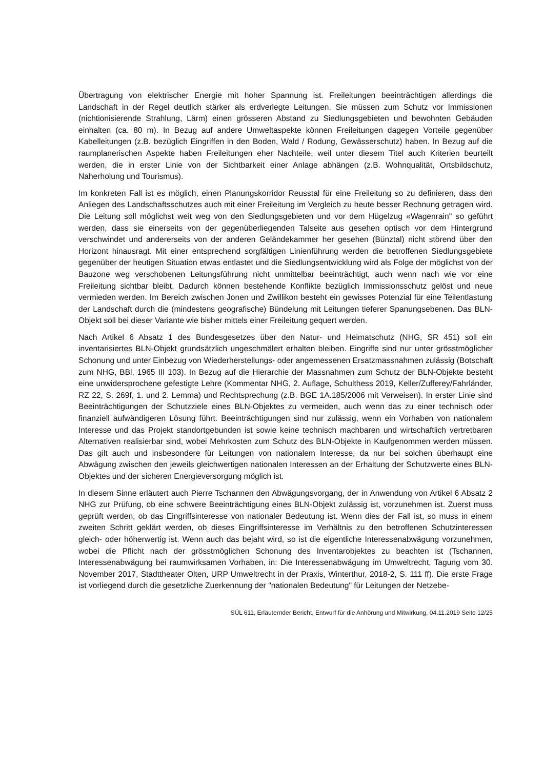Übertragung von elektrischer Energie mit hoher Spannung ist. Freileitungen beeinträchtigen allerdings die Landschaft in der Regel deutlich stärker als erdverlegte Leitungen. Sie müssen zum Schutz vor Immissionen (nichtionisierende Strahlung, Lärm) einen grösseren Abstand zu Siedlungsgebieten und bewohnten Gebäuden einhalten (ca. 80 m). In Bezug auf andere Umweltaspekte können Freileitungen dagegen Vorteile gegenüber Kabelleitungen (z.B. bezüglich Eingriffen in den Boden, Wald / Rodung, Gewässerschutz) haben. In Bezug auf die raumplanerischen Aspekte haben Freileitungen eher Nachteile, weil unter diesem Titel auch Kriterien beurteilt werden, die in erster Linie von der Sichtbarkeit einer Anlage abhängen (z.B. Wohnqualität, Ortsbildschutz, Naherholung und Tourismus).
Im konkreten Fall ist es möglich, einen Planungskorridor Reusstal für eine Freileitung so zu definieren, dass den Anliegen des Landschaftsschutzes auch mit einer Freileitung im Vergleich zu heute besser Rechnung getragen wird. Die Leitung soll möglichst weit weg von den Siedlungsgebieten und vor dem Hügelzug «Wagenrain" so geführt werden, dass sie einerseits von der gegenüberliegenden Talseite aus gesehen optisch vor dem Hintergrund verschwindet und andererseits von der anderen Geländekammer her gesehen (Bünztal) nicht störend über den Horizont hinausragt. Mit einer entsprechend sorgfältigen Linienführung werden die betroffenen Siedlungsgebiete gegenüber der heutigen Situation etwas entlastet und die Siedlungsentwicklung wird als Folge der möglichst von der Bauzone weg verschobenen Leitungsführung nicht unmittelbar beeinträchtigt, auch wenn nach wie vor eine Freileitung sichtbar bleibt. Dadurch können bestehende Konflikte bezüglich Immissionsschutz gelöst und neue vermieden werden. Im Bereich zwischen Jonen und Zwillikon besteht ein gewisses Potenzial für eine Teilentlastung der Landschaft durch die (mindestens geografische) Bündelung mit Leitungen tieferer Spanungsebenen. Das BLN-Objekt soll bei dieser Variante wie bisher mittels einer Freileitung gequert werden.
Nach Artikel 6 Absatz 1 des Bundesgesetzes über den Natur- und Heimatschutz (NHG, SR 451) soll ein inventarisiertes BLN-Objekt grundsätzlich ungeschmälert erhalten bleiben. Eingriffe sind nur unter grösstmöglicher Schonung und unter Einbezug von Wiederherstellungs- oder angemessenen Ersatzmassnahmen zulässig (Botschaft zum NHG, BBl. 1965 III 103). In Bezug auf die Hierarchie der Massnahmen zum Schutz der BLN-Objekte besteht eine unwidersprochene gefestigte Lehre (Kommentar NHG, 2. Auflage, Schulthess 2019, Keller/Zufferey/Fahrländer, RZ 22, S. 269f, 1. und 2. Lemma) und Rechtsprechung (z.B. BGE 1A.185/2006 mit Verweisen). In erster Linie sind Beeinträchtigungen der Schutzziele eines BLN-Objektes zu vermeiden, auch wenn das zu einer technisch oder finanziell aufwändigeren Lösung führt. Beeinträchtigungen sind nur zulässig, wenn ein Vorhaben von nationalem Interesse und das Projekt standortgebunden ist sowie keine technisch machbaren und wirtschaftlich vertretbaren Alternativen realisierbar sind, wobei Mehrkosten zum Schutz des BLN-Objekte in Kaufgenommen werden müssen. Das gilt auch und insbesondere für Leitungen von nationalem Interesse, da nur bei solchen überhaupt eine Abwägung zwischen den jeweils gleichwertigen nationalen Interessen an der Erhaltung der Schutzwerte eines BLN-Objektes und der sicheren Energieversorgung möglich ist.
In diesem Sinne erläutert auch Pierre Tschannen den Abwägungsvorgang, der in Anwendung von Artikel 6 Absatz 2 NHG zur Prüfung, ob eine schwere Beeinträchtigung eines BLN-Objekt zulässig ist, vorzunehmen ist. Zuerst muss geprüft werden, ob das Eingriffsinteresse von nationaler Bedeutung ist. Wenn dies der Fall ist, so muss in einem zweiten Schritt geklärt werden, ob dieses Eingriffsinteresse im Verhältnis zu den betroffenen Schutzinteressen gleich- oder höherwertig ist. Wenn auch das bejaht wird, so ist die eigentliche Interessenabwägung vorzunehmen, wobei die Pflicht nach der grösstmöglichen Schonung des Inventarobjektes zu beachten ist (Tschannen, Interessenabwägung bei raumwirksamen Vorhaben, in: Die Interessenabwägung im Umweltrecht, Tagung vom 30. November 2017, Stadttheater Olten, URP Umweltrecht in der Praxis, Winterthur, 2018-2, S. 111 ff). Die erste Frage ist vorliegend durch die gesetzliche Zuerkennung der "nationalen Bedeutung" für Leitungen der Netzebe-
SÜL 611, Erläuternder Bericht, Entwurf für die Anhörung und Mitwirkung, 04.11.2019 Seite 12/25